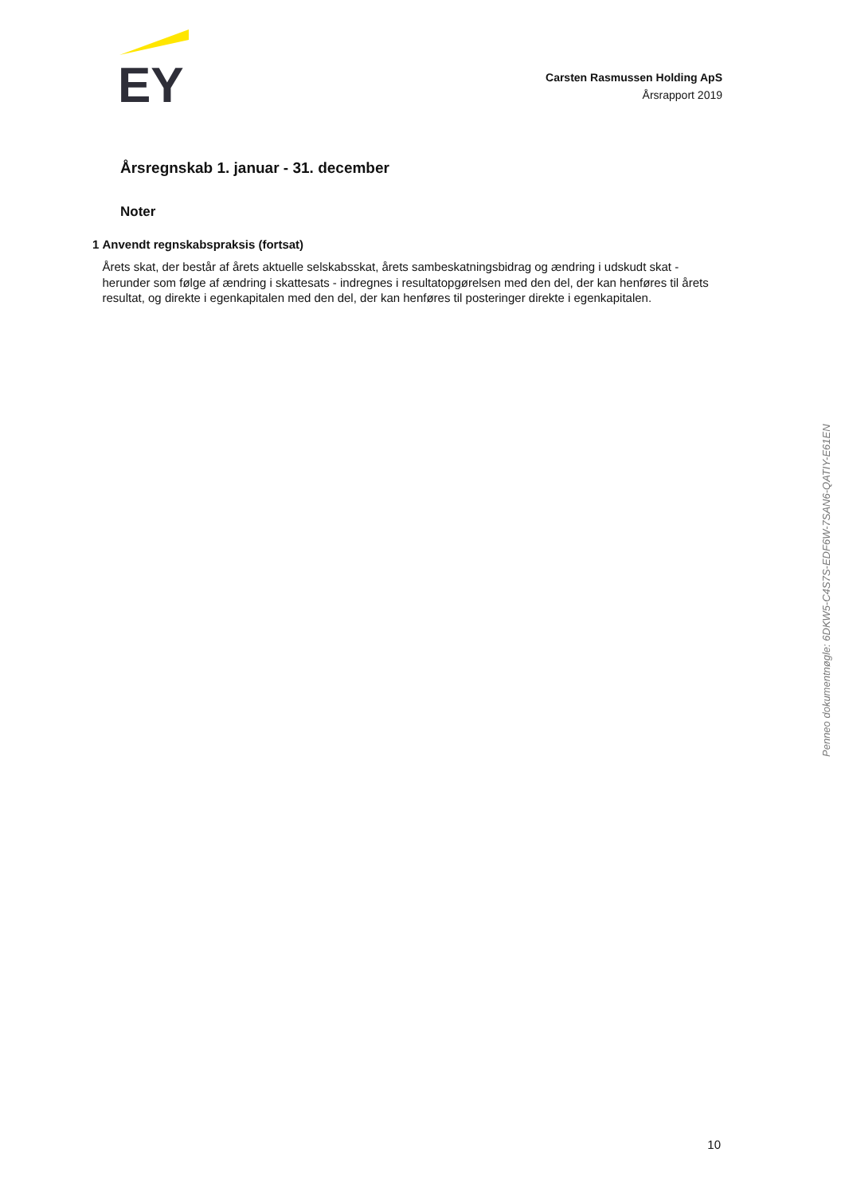EY
Carsten Rasmussen Holding ApS
Årsrapport 2019
Årsregnskab 1. januar - 31. december
Noter
1 Anvendt regnskabspraksis (fortsat)
Årets skat, der består af årets aktuelle selskabsskat, årets sambeskatningsbidrag og ændring i udskudt skat - herunder som følge af ændring i skattesats - indregnes i resultatopgørelsen med den del, der kan henføres til årets resultat, og direkte i egenkapitalen med den del, der kan henføres til posteringer direkte i egenkapitalen.
Penneo dokumentnøgle: 6DKW5-C4S7S-EDF6W-7SAN6-QATIY-E61EN
10